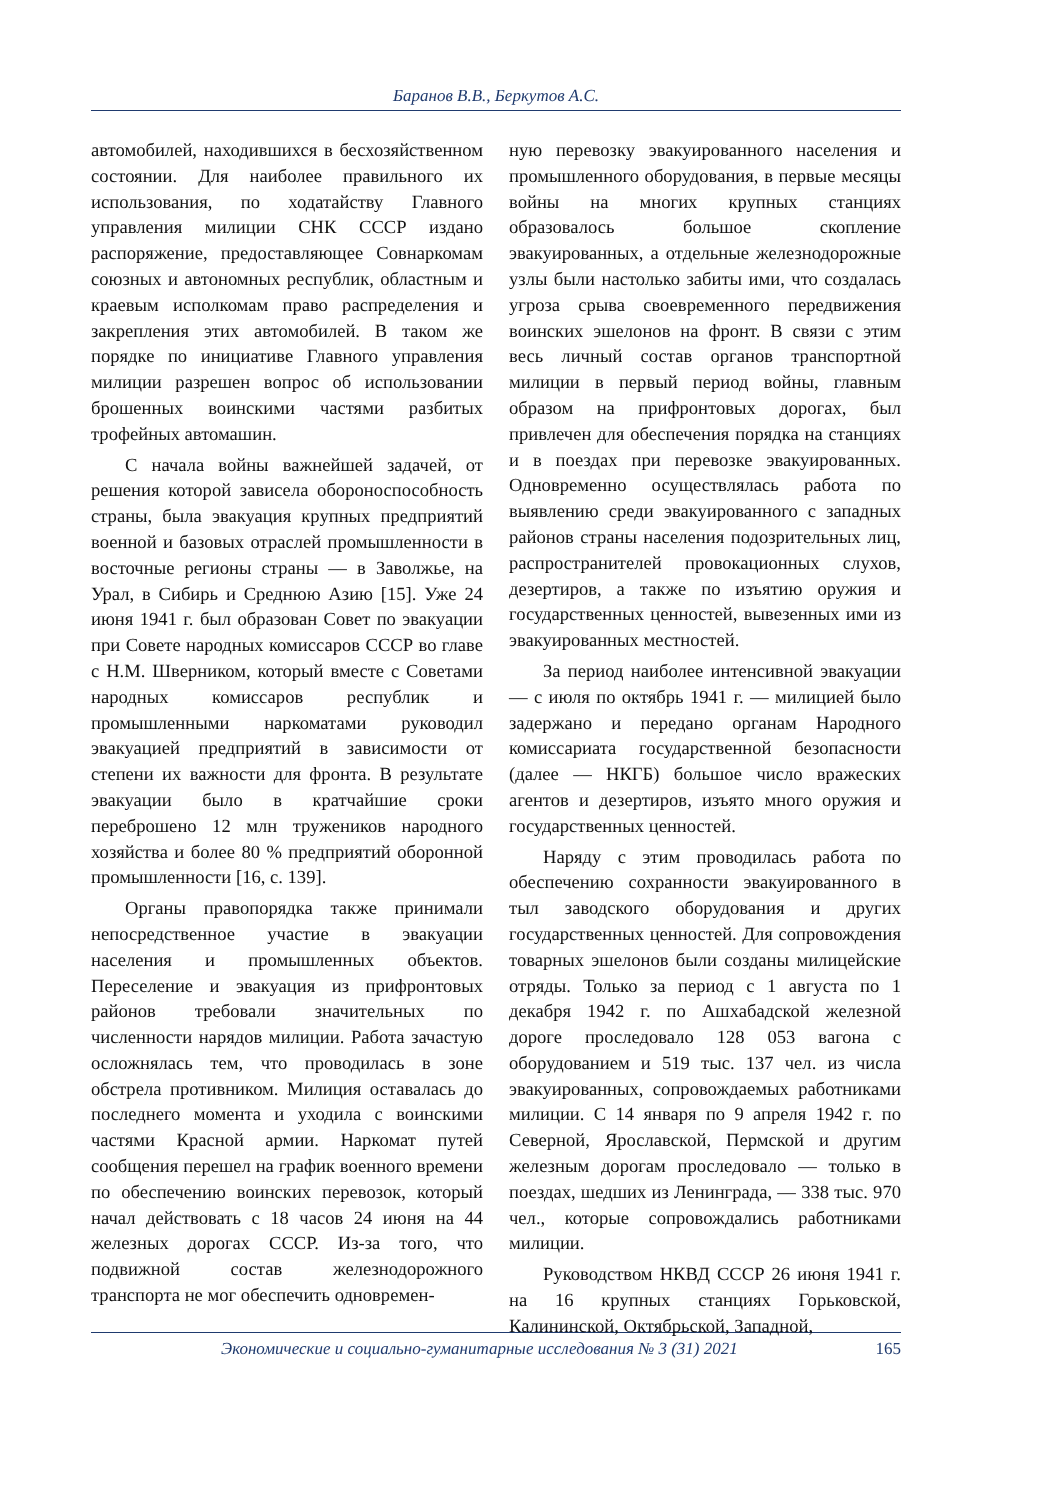Баранов В.В., Беркутов А.С.
автомобилей, находившихся в бесхозяйственном состоянии. Для наиболее правильного их использования, по ходатайству Главного управления милиции СНК СССР издано распоряжение, предоставляющее Совнаркомам союзных и автономных республик, областным и краевым исполкомам право распределения и закрепления этих автомобилей. В таком же порядке по инициативе Главного управления милиции разрешен вопрос об использовании брошенных воинскими частями разбитых трофейных автомашин.
С начала войны важнейшей задачей, от решения которой зависела обороноспособность страны, была эвакуация крупных предприятий военной и базовых отраслей промышленности в восточные регионы страны — в Заволжье, на Урал, в Сибирь и Среднюю Азию [15]. Уже 24 июня 1941 г. был образован Совет по эвакуации при Совете народных комиссаров СССР во главе с Н.М. Шверником, который вместе с Советами народных комиссаров республик и промышленными наркоматами руководил эвакуацией предприятий в зависимости от степени их важности для фронта. В результате эвакуации было в кратчайшие сроки переброшено 12 млн тружеников народного хозяйства и более 80 % предприятий оборонной промышленности [16, с. 139].
Органы правопорядка также принимали непосредственное участие в эвакуации населения и промышленных объектов. Переселение и эвакуация из прифронтовых районов требовали значительных по численности нарядов милиции. Работа зачастую осложнялась тем, что проводилась в зоне обстрела противником. Милиция оставалась до последнего момента и уходила с воинскими частями Красной армии. Наркомат путей сообщения перешел на график военного времени по обеспечению воинских перевозок, который начал действовать с 18 часов 24 июня на 44 железных дорогах СССР. Из-за того, что подвижной состав железнодорожного транспорта не мог обеспечить одновремен-
ную перевозку эвакуированного населения и промышленного оборудования, в первые месяцы войны на многих крупных станциях образовалось большое скопление эвакуированных, а отдельные железнодорожные узлы были настолько забиты ими, что создалась угроза срыва своевременного передвижения воинских эшелонов на фронт. В связи с этим весь личный состав органов транспортной милиции в первый период войны, главным образом на прифронтовых дорогах, был привлечен для обеспечения порядка на станциях и в поездах при перевозке эвакуированных. Одновременно осуществлялась работа по выявлению среди эвакуированного с западных районов страны населения подозрительных лиц, распространителей провокационных слухов, дезертиров, а также по изъятию оружия и государственных ценностей, вывезенных ими из эвакуированных местностей.
За период наиболее интенсивной эвакуации — с июля по октябрь 1941 г. — милицией было задержано и передано органам Народного комиссариата государственной безопасности (далее — НКГБ) большое число вражеских агентов и дезертиров, изъято много оружия и государственных ценностей.
Наряду с этим проводилась работа по обеспечению сохранности эвакуированного в тыл заводского оборудования и других государственных ценностей. Для сопровождения товарных эшелонов были созданы милицейские отряды. Только за период с 1 августа по 1 декабря 1942 г. по Ашхабадской железной дороге проследовало 128 053 вагона с оборудованием и 519 тыс. 137 чел. из числа эвакуированных, сопровождаемых работниками милиции. С 14 января по 9 апреля 1942 г. по Северной, Ярославской, Пермской и другим железным дорогам проследовало — только в поездах, шедших из Ленинграда, — 338 тыс. 970 чел., которые сопровождались работниками милиции.
Руководством НКВД СССР 26 июня 1941 г. на 16 крупных станциях Горьковской, Калининской, Октябрьской, Западной,
Экономические и социально-гуманитарные исследования № 3 (31) 2021 165